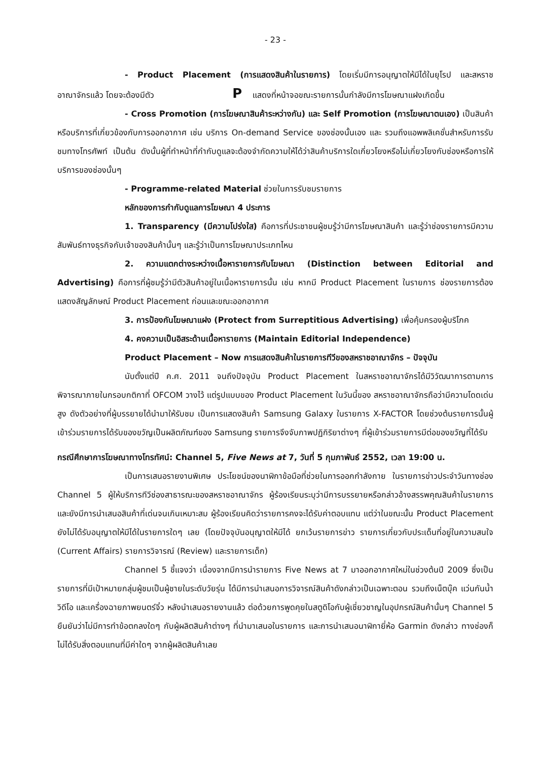- 23 -
- Product Placement (การแสดงสินค้าในรายการ) โดยเริ่มมีการอนุญาตให้มีได้ในยุโรป และสหราชอาณาจักรแล้ว โดยจะต้องมีตัว P แสดงที่หน้าจอขณะรายการนั้นกำลังมีการโฆษณาแฝงเกิดขึ้น
- Cross Promotion (การโฆษณาสินค้าระหว่างกัน) และ Self Promotion (การโฆษณาตนเอง) เป็นสินค้าหรือบริการที่เกี่ยวข้องกับการออกอากาศ เช่น บริการ On-demand Service ของช่องนั้นเอง และ รวมถึงแอพพลิเคชั่นสำหรับการรับชมทางโทรศัพท์ เป็นต้น ดังนั้นผู้ที่ทำหน้าที่กำกับดูแลจะต้องจำกัดความให้ได้ว่าสินค้าบริการใดเกี่ยวโยงหรือไม่เกี่ยวโยงกับช่องหรือการให้บริการของช่องนั้นๆ
- Programme-related Material ช่วยในการรับชมรายการ
หลักของการกำกับดูแลการโฆษณา 4 ประการ
1. Transparency (มีความโปร่งใส) คือการที่ประชาชนผู้ชมรู้ว่ามีการโฆษณาสินค้า และรู้ว่าช่องรายการมีความสัมพันธ์ทางธุรกิจกับเจ้าของสินค้านั้นๆ และรู้ว่าเป็นการโฆษณาประเภทไหน
2. ความแตกต่างระหว่างเนื้อหารายการกับโฆษณา (Distinction between Editorial and Advertising) คือการที่ผู้ชมรู้ว่ามีตัวสินค้าอยู่ในเนื้อหารายการนั้น เช่น หากมี Product Placement ในรายการ ช่องรายการต้องแสดงสัญลักษณ์ Product Placement ก่อนและขณะออกอากาศ
3. การป้องกันโฆษณาแฝง (Protect from Surreptitious Advertising) เพื่อคุ้มครองผู้บริโภค
4. คงความเป็นอิสระด้านเนื้อหารายการ (Maintain Editorial Independence)
Product Placement – Now การแสดงสินค้าในรายการทีวีของสหราชอาณาจักร – ปัจจุบัน
นับตั้งแต่ปี ค.ศ. 2011 จนถึงปัจจุบัน Product Placement ในสหราชอาณาจักรได้มีวิวัฒนาการตามการพิจารณาภายในกรอบกติกาที่ OFCOM วางไว้ แต่รูปแบบของ Product Placement ในวันนี้ของ สหราชอาณาจักรถือว่ามีความโดดเด่นสูง ดังตัวอย่างที่ผู้บรรยายได้นำมาให้รับชม เป็นการแสดงสินค้า Samsung Galaxy ในรายการ X-FACTOR โดยช่วงต้นรายการนั้นผู้เข้าร่วมรายการได้รับของขวัญเป็นผลิตภัณฑ์ของ Samsung รายการจึงจับภาพปฏิกิริยาต่างๆ ที่ผู้เข้าร่วมรายการมีต่อของขวัญที่ได้รับ
กรณีศึกษาการโฆษณาทางโทรทัศน์: Channel 5, Five News at 7, วันที่ 5 กุมภาพันธ์ 2552, เวลา 19:00 น.
เป็นการเสนอรายงานพิเศษ ประโยชน์ของนาฬิกาข้อมือที่ช่วยในการออกกำลังกาย ในรายการข่าวประจำวันทางช่อง Channel 5 ผู้ให้บริการทีวีช่องสาธารณะของสหราชอาณาจักร ผู้ร้องเรียนระบุว่ามีการบรรยายหรือกล่าวอ้างสรรพคุณสินค้าในรายการและยังมีการนำเสนอสินค้าที่เด่นจนเกินเหมาะสม ผู้ร้องเรียนคิดว่ารายการคงจะได้รับค่าตอบแทน แต่ว่าในขณะนั้น Product Placement ยังไม่ได้รับอนุญาตให้มีได้ในรายการใดๆ เลย (โดยปัจจุบันอนุญาตให้มีได้ ยกเว้นรายการข่าว รายการเกี่ยวกับประเด็นที่อยู่ในความสนใจ (Current Affairs) รายการวิจารณ์ (Review) และรายการเด็ก)
Channel 5 ชี้แจงว่า เนื่องจากมีการนำรายการ Five News at 7 มาออกอากาศใหม่ในช่วงต้นปี 2009 ซึ่งเป็นรายการที่มีเป้าหมายกลุ่มผู้ชมเป็นผู้ชายในระดับวัยรุ่น ได้มีการนำเสนอการวิจารณ์สินค้าดังกล่าวเป็นเฉพาะตอน รวมถึงเน็ตบุ๊ค แว่นกันน้ำ วิดีโอ และเครื่องฉายภาพยนตร์จิ๋ว หลังนำเสนอรายงานแล้ว ต่อด้วยการพูดคุยในสตูดิโอกับผู้เชี่ยวชาญในอุปกรณ์สินค้านั้นๆ Channel 5 ยืนยันว่าไม่มีการทำข้อตกลงใดๆ กับผู้ผลิตสินค้าต่างๆ ที่นำมาเสนอในรายการ และการนำเสนอนาฬิกายี่ห้อ Garmin ดังกล่าว ทางช่องก็ไม่ได้รับสิ่งตอบแทนที่มีค่าใดๆ จากผู้ผลิตสินค้าเลย